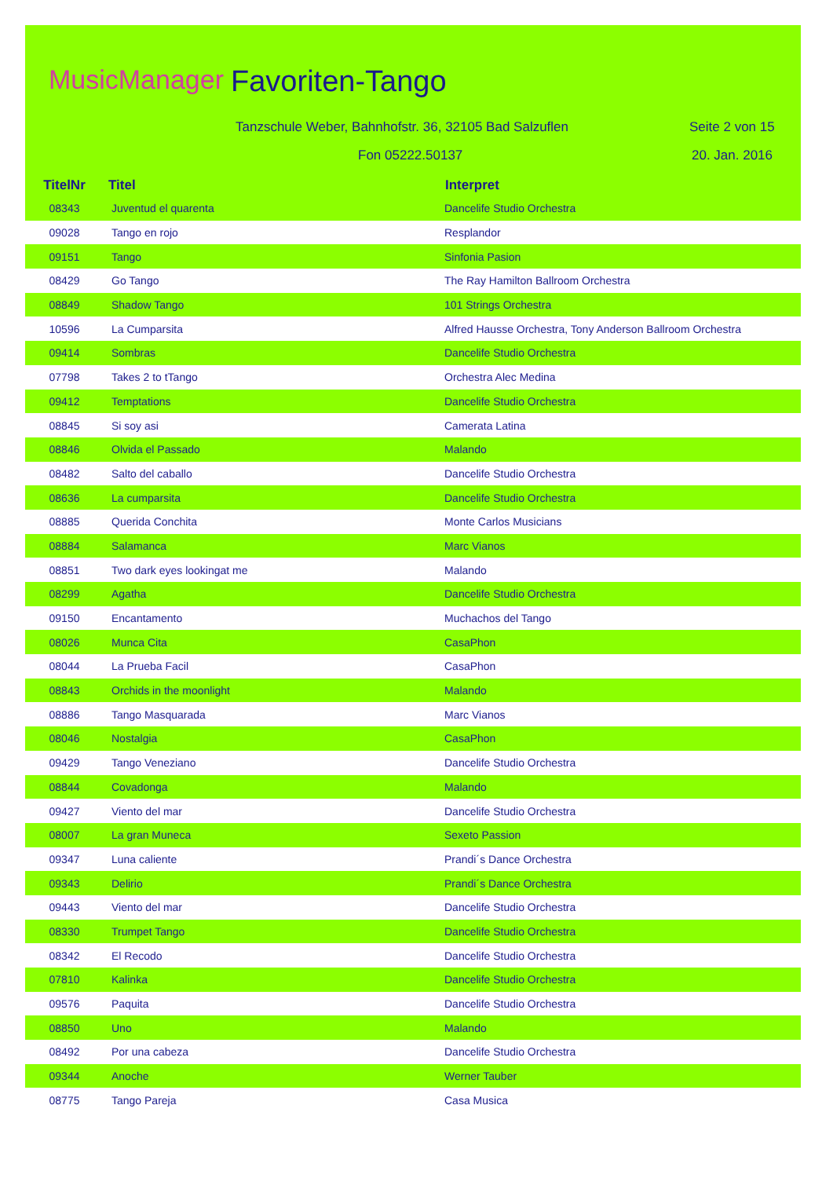MusicManager Favoriten-Tango
Tanzschule Weber, Bahnhofstr. 36, 32105 Bad Salzuflen
Seite 2 von 15
Fon 05222.50137 20. Jan. 2016
| TitelNr | Titel | Interpret |
| --- | --- | --- |
| 08343 | Juventud el quarenta | Dancelife Studio Orchestra |
| 09028 | Tango en rojo | Resplandor |
| 09151 | Tango | Sinfonia Pasion |
| 08429 | Go Tango | The Ray Hamilton Ballroom Orchestra |
| 08849 | Shadow Tango | 101 Strings Orchestra |
| 10596 | La Cumparsita | Alfred Hausse Orchestra, Tony Anderson Ballroom Orchestra |
| 09414 | Sombras | Dancelife Studio Orchestra |
| 07798 | Takes 2 to tTango | Orchestra Alec Medina |
| 09412 | Temptations | Dancelife Studio Orchestra |
| 08845 | Si soy asi | Camerata Latina |
| 08846 | Olvida el Passado | Malando |
| 08482 | Salto del caballo | Dancelife Studio Orchestra |
| 08636 | La cumparsita | Dancelife Studio Orchestra |
| 08885 | Querida Conchita | Monte Carlos Musicians |
| 08884 | Salamanca | Marc Vianos |
| 08851 | Two dark eyes lookingat me | Malando |
| 08299 | Agatha | Dancelife Studio Orchestra |
| 09150 | Encantamento | Muchachos del Tango |
| 08026 | Munca Cita | CasaPhon |
| 08044 | La Prueba Facil | CasaPhon |
| 08843 | Orchids in the moonlight | Malando |
| 08886 | Tango Masquarada | Marc Vianos |
| 08046 | Nostalgia | CasaPhon |
| 09429 | Tango Veneziano | Dancelife Studio Orchestra |
| 08844 | Covadonga | Malando |
| 09427 | Viento del mar | Dancelife Studio Orchestra |
| 08007 | La gran Muneca | Sexeto Passion |
| 09347 | Luna caliente | Prandi´s Dance Orchestra |
| 09343 | Delirio | Prandi´s Dance Orchestra |
| 09443 | Viento del mar | Dancelife Studio Orchestra |
| 08330 | Trumpet Tango | Dancelife Studio Orchestra |
| 08342 | El Recodo | Dancelife Studio Orchestra |
| 07810 | Kalinka | Dancelife Studio Orchestra |
| 09576 | Paquita | Dancelife Studio Orchestra |
| 08850 | Uno | Malando |
| 08492 | Por una cabeza | Dancelife Studio Orchestra |
| 09344 | Anoche | Werner Tauber |
| 08775 | Tango Pareja | Casa Musica |